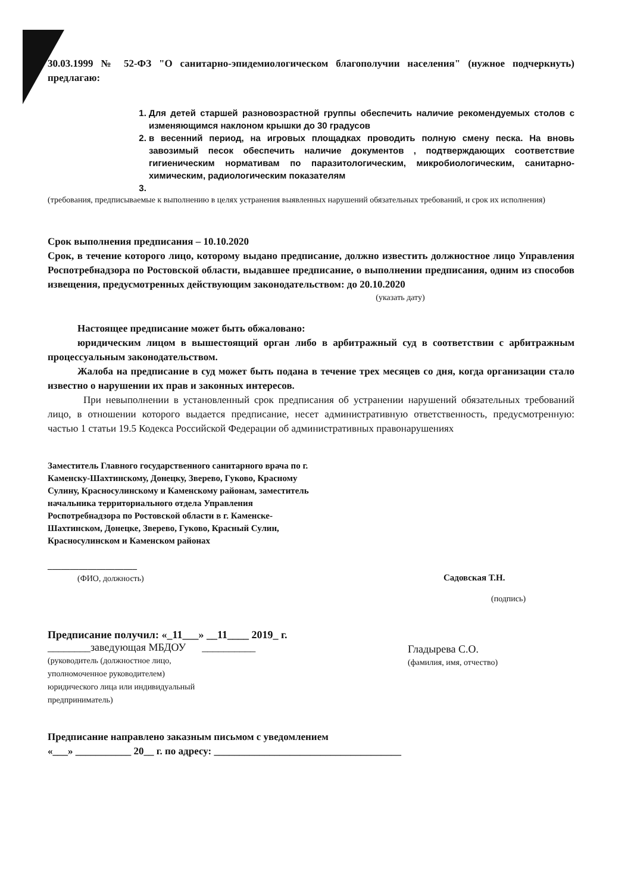30.03.1999 № 52-ФЗ "О санитарно-эпидемиологическом благополучии населения" (нужное подчеркнуть) предлагаю:
1. Для детей старшей разновозрастной группы обеспечить наличие рекомендуемых столов с изменяющимся наклоном крышки до 30 градусов
2. в весенний период, на игровых площадках проводить полную смену песка. На вновь завозимый песок обеспечить наличие документов , подтверждающих соответствие гигиеническим нормативам по паразитологическим, микробиологическим, санитарно-химическим, радиологическим показателям
(требования, предписываемые к выполнению в целях устранения выявленных нарушений обязательных требований, и срок их исполнения)
Срок выполнения предписания – 10.10.2020
Срок, в течение которого лицо, которому выдано предписание, должно известить должностное лицо Управления Роспотребнадзора по Ростовской области, выдавшее предписание, о выполнении предписания, одним из способов извещения, предусмотренных действующим законодательством: до 20.10.2020
(указать дату)
Настоящее предписание может быть обжаловано:
юридическим лицом в вышестоящий орган либо в арбитражный суд в соответствии с арбитражным процессуальным законодательством.
Жалоба на предписание в суд может быть подана в течение трех месяцев со дня, когда организации стало известно о нарушении их прав и законных интересов.
При невыполнении в установленный срок предписания об устранении нарушений обязательных требований лицо, в отношении которого выдается предписание, несет административную ответственность, предусмотренную: частью 1 статьи 19.5 Кодекса Российской Федерации об административных правонарушениях
Заместитель Главного государственного санитарного врача по г. Каменску-Шахтинскому, Донецку, Зверево, Гуково, Красному Сулину, Красносулинскому и Каменскому районам, заместитель начальника территориального отдела Управления Роспотребнадзора по Ростовской области в г. Каменске-Шахтинском, Донецке, Зверево, Гуково, Красный Сулин, Красносулинском и Каменском районах
____________________
(ФИО, должность)
Садовская Т.Н.
(подпись)
Предписание получил: «_11___» __11____ 2019_ г.
________заведующая МБДОУ __________
(руководитель (должностное лицо,
уполномоченное руководителем)
юридического лица или индивидуальный
предприниматель)
Гладырева С.О.
(фамилия, имя, отчество)
Предписание направлено заказным письмом с уведомлением
«___» ___________ 20__ г. по адресу: _____________________________________